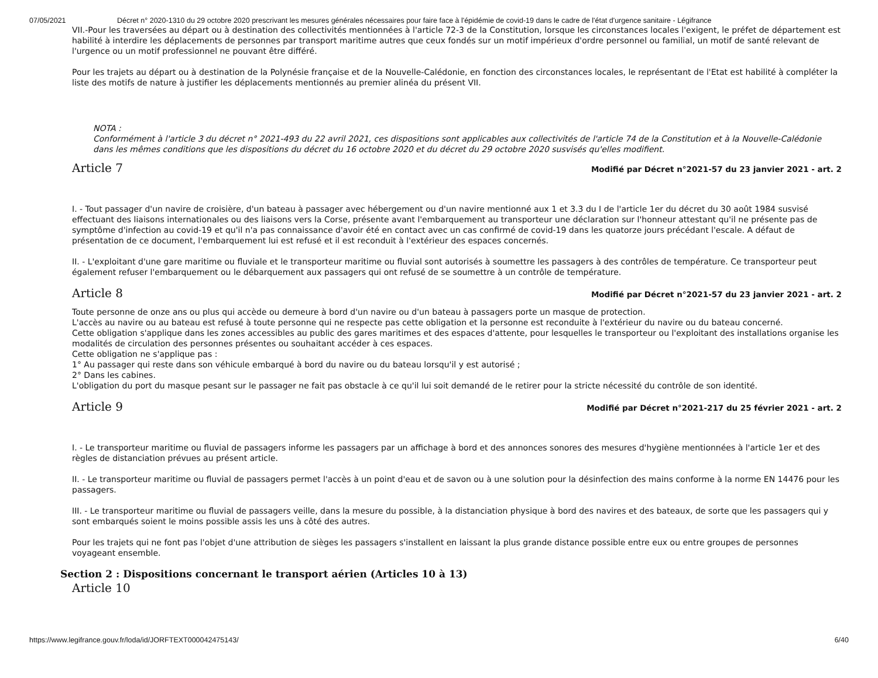07/05/2021 Décret n° 2020-1310 du 29 octobre 2020 prescrivant les mesures générales nécessaires pour faire face à l'épidémie de covid-19 dans le cadre de l'état d'urgence sanitaire - Légifrance
VII.-Pour les traversées au départ ou à destination des collectivités mentionnées à l'article 72-3 de la Constitution, lorsque les circonstances locales l'exigent, le préfet de département est habilité à interdire les déplacements de personnes par transport maritime autres que ceux fondés sur un motif impérieux d'ordre personnel ou familial, un motif de santé relevant de l'urgence ou un motif professionnel ne pouvant être différé.
Pour les trajets au départ ou à destination de la Polynésie française et de la Nouvelle-Calédonie, en fonction des circonstances locales, le représentant de l'Etat est habilité à compléter la liste des motifs de nature à justifier les déplacements mentionnés au premier alinéa du présent VII.
NOTA :
Conformément à l'article 3 du décret n° 2021-493 du 22 avril 2021, ces dispositions sont applicables aux collectivités de l'article 74 de la Constitution et à la Nouvelle-Calédonie dans les mêmes conditions que les dispositions du décret du 16 octobre 2020 et du décret du 29 octobre 2020 susvisés qu'elles modifient.
Article 7
Modifié par Décret n°2021-57 du 23 janvier 2021 - art. 2
I. - Tout passager d'un navire de croisière, d'un bateau à passager avec hébergement ou d'un navire mentionné aux 1 et 3.3 du I de l'article 1er du décret du 30 août 1984 susvisé effectuant des liaisons internationales ou des liaisons vers la Corse, présente avant l'embarquement au transporteur une déclaration sur l'honneur attestant qu'il ne présente pas de symptôme d'infection au covid-19 et qu'il n'a pas connaissance d'avoir été en contact avec un cas confirmé de covid-19 dans les quatorze jours précédant l'escale. A défaut de présentation de ce document, l'embarquement lui est refusé et il est reconduit à l'extérieur des espaces concernés.
II. - L'exploitant d'une gare maritime ou fluviale et le transporteur maritime ou fluvial sont autorisés à soumettre les passagers à des contrôles de température. Ce transporteur peut également refuser l'embarquement ou le débarquement aux passagers qui ont refusé de se soumettre à un contrôle de température.
Article 8
Modifié par Décret n°2021-57 du 23 janvier 2021 - art. 2
Toute personne de onze ans ou plus qui accède ou demeure à bord d'un navire ou d'un bateau à passagers porte un masque de protection.
L'accès au navire ou au bateau est refusé à toute personne qui ne respecte pas cette obligation et la personne est reconduite à l'extérieur du navire ou du bateau concerné.
Cette obligation s'applique dans les zones accessibles au public des gares maritimes et des espaces d'attente, pour lesquelles le transporteur ou l'exploitant des installations organise les modalités de circulation des personnes présentes ou souhaitant accéder à ces espaces.
Cette obligation ne s'applique pas :
1° Au passager qui reste dans son véhicule embarqué à bord du navire ou du bateau lorsqu'il y est autorisé ;
2° Dans les cabines.
L'obligation du port du masque pesant sur le passager ne fait pas obstacle à ce qu'il lui soit demandé de le retirer pour la stricte nécessité du contrôle de son identité.
Article 9
Modifié par Décret n°2021-217 du 25 février 2021 - art. 2
I. - Le transporteur maritime ou fluvial de passagers informe les passagers par un affichage à bord et des annonces sonores des mesures d'hygiène mentionnées à l'article 1er et des règles de distanciation prévues au présent article.
II. - Le transporteur maritime ou fluvial de passagers permet l'accès à un point d'eau et de savon ou à une solution pour la désinfection des mains conforme à la norme EN 14476 pour les passagers.
III. - Le transporteur maritime ou fluvial de passagers veille, dans la mesure du possible, à la distanciation physique à bord des navires et des bateaux, de sorte que les passagers qui y sont embarqués soient le moins possible assis les uns à côté des autres.
Pour les trajets qui ne font pas l'objet d'une attribution de sièges les passagers s'installent en laissant la plus grande distance possible entre eux ou entre groupes de personnes voyageant ensemble.
Section 2 : Dispositions concernant le transport aérien (Articles 10 à 13)
Article 10
https://www.legifrance.gouv.fr/loda/id/JORFTEXT000042475143/ 6/40